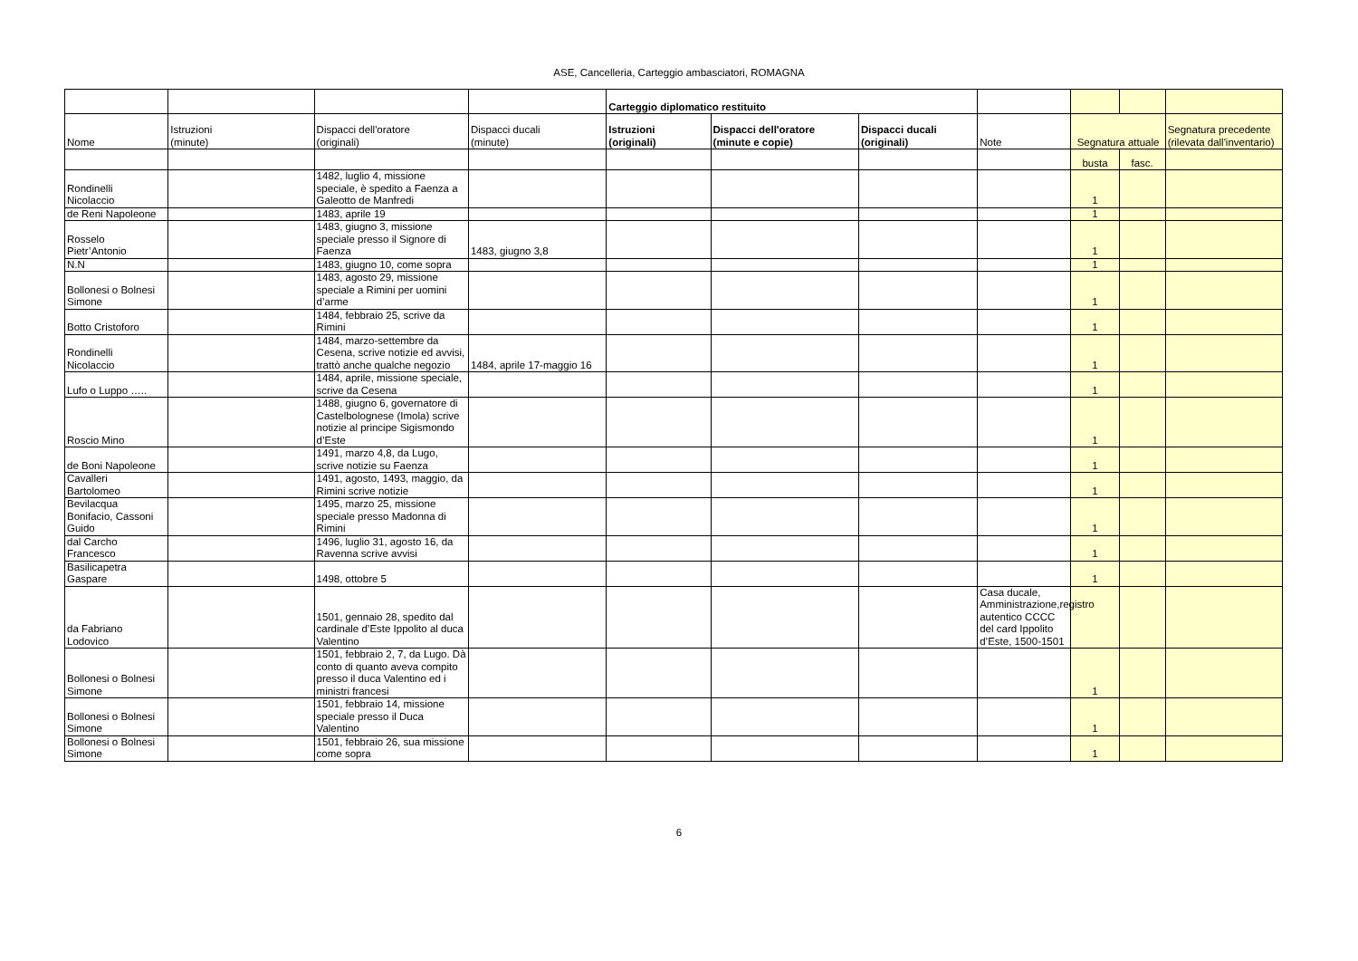ASE, Cancelleria, Carteggio ambasciatori, ROMAGNA
| | | | | Carteggio diplomatico restituito | | | | | | |
| Nome | Istruzioni (minute) | Dispacci dell'oratore (originali) | Dispacci ducali (minute) | Istruzioni (originali) | Dispacci dell'oratore (minute e copie) | Dispacci ducali (originali) | Note | Segnatura attuale | | Segnatura precedente (rilevata dall'inventario) |
| | | | | | | | | busta | fasc. | |
| Rondinelli Nicolaccio | | 1482, luglio 4, missione speciale, è spedito a Faenza a Galeotto de Manfredi | | | | | | 1 | | |
| de Reni Napoleone | | 1483, aprile 19 | | | | | | 1 | | |
| Rosselo Pietr’Antonio | | 1483, giugno 3, missione speciale presso il Signore di Faenza | 1483, giugno 3,8 | | | | | 1 | | |
| N.N | | 1483, giugno 10, come sopra | | | | | | 1 | | |
| Bollonesi o Bolnesi Simone | | 1483, agosto 29, missione speciale a Rimini per uomini d’arme | | | | | | 1 | | |
| Botto Cristoforo | | 1484, febbraio 25, scrive da Rimini | | | | | | 1 | | |
| Rondinelli Nicolaccio | | 1484, marzo-settembre da Cesena, scrive notizie ed avvisi, trattò anche qualche negozio | 1484, aprile 17-maggio 16 | | | | | 1 | | |
| Lufo o Luppo ….. | | 1484, aprile, missione speciale, scrive da Cesena | | | | | | 1 | | |
| Roscio Mino | | 1488, giugno 6, governatore di Castelbolognese (Imola) scrive notizie al principe Sigismondo d’Este | | | | | | 1 | | |
| de Boni Napoleone | | 1491, marzo 4,8, da Lugo, scrive notizie su Faenza | | | | | | 1 | | |
| Cavalleri Bartolomeo | | 1491, agosto, 1493, maggio, da Rimini scrive notizie | | | | | | 1 | | |
| Bevilacqua Bonifacio, Cassoni Guido | | 1495, marzo 25, missione speciale presso Madonna di Rimini | | | | | | 1 | | |
| dal Carcho Francesco | | 1496, luglio 31, agosto 16, da Ravenna scrive avvisi | | | | | | 1 | | |
| Basilicapetra Gaspare | | 1498, ottobre 5 | | | | | | 1 | | |
| da Fabriano Lodovico | | 1501, gennaio 28, spedito dal cardinale d’Este Ippolito al duca Valentino | | | | | Casa ducale, Amministrazione,registro autentico CCCC del card Ippolito d’Este, 1500-1501 | | | |
| Bollonesi o Bolnesi Simone | | 1501, febbraio 2, 7, da Lugo. Dà conto di quanto aveva compito presso il duca Valentino ed i ministri francesi | | | | | | 1 | | |
| Bollonesi o Bolnesi Simone | | 1501, febbraio 14, missione speciale presso il Duca Valentino | | | | | | 1 | | |
| Bollonesi o Bolnesi Simone | | 1501, febbraio 26, sua missione come sopra | | | | | | 1 | | |
6